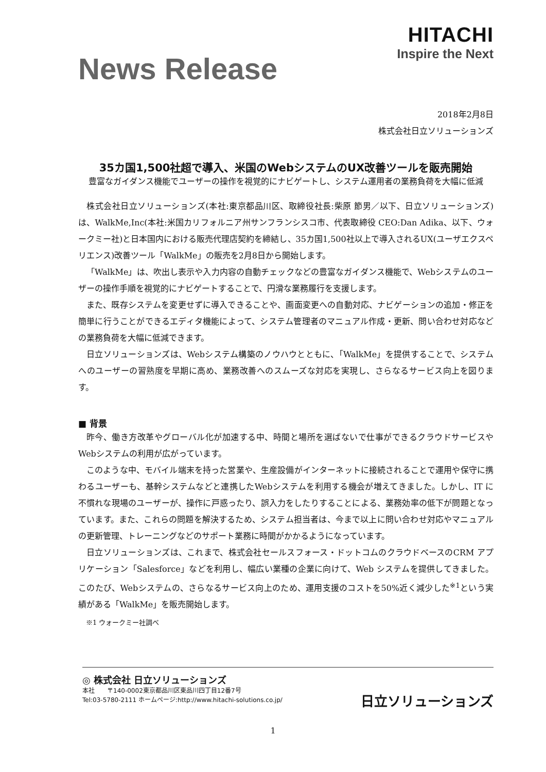News Release
HITACHI
Inspire the Next
2018年2月8日
株式会社日立ソリューションズ
35カ国1,500社超で導入、米国のWebシステムのUX改善ツールを販売開始
豊富なガイダンス機能でユーザーの操作を視覚的にナビゲートし、システム運用者の業務負荷を大幅に低減
株式会社日立ソリューションズ(本社:東京都品川区、取締役社長:柴原 節男／以下、日立ソリューションズ)は、WalkMe,Inc(本社:米国カリフォルニア州サンフランシスコ市、代表取締役 CEO:Dan Adika、以下、ウォークミー社)と日本国内における販売代理店契約を締結し、35カ国1,500社以上で導入されるUX(ユーザエクスペリエンス)改善ツール「WalkMe」の販売を2月8日から開始します。
「WalkMe」は、吹出し表示や入力内容の自動チェックなどの豊富なガイダンス機能で、Webシステムのユーザーの操作手順を視覚的にナビゲートすることで、円滑な業務履行を支援します。
また、既存システムを変更せずに導入できることや、画面変更への自動対応、ナビゲーションの追加・修正を簡単に行うことができるエディタ機能によって、システム管理者のマニュアル作成・更新、問い合わせ対応などの業務負荷を大幅に低減できます。
日立ソリューションズは、Webシステム構築のノウハウとともに、「WalkMe」を提供することで、システムへのユーザーの習熟度を早期に高め、業務改善へのスムーズな対応を実現し、さらなるサービス向上を図ります。
■ 背景
昨今、働き方改革やグローバル化が加速する中、時間と場所を選ばないで仕事ができるクラウドサービスやWebシステムの利用が広がっています。
このような中、モバイル端末を持った営業や、生産設備がインターネットに接続されることで運用や保守に携わるユーザーも、基幹システムなどと連携したWebシステムを利用する機会が増えてきました。しかし、IT に不慣れな現場のユーザーが、操作に戸惑ったり、誤入力をしたりすることによる、業務効率の低下が問題となっています。また、これらの問題を解決するため、システム担当者は、今まで以上に問い合わせ対応やマニュアルの更新管理、トレーニングなどのサポート業務に時間がかかるようになっています。
日立ソリューションズは、これまで、株式会社セールスフォース・ドットコムのクラウドベースのCRM アプリケーション「Salesforce」などを利用し、幅広い業種の企業に向けて、Web システムを提供してきました。このたび、Webシステムの、さらなるサービス向上のため、運用支援のコストを50%近く減少した<sup>※1</sup>という実績がある「WalkMe」を販売開始します。
※1 ウォークミー社調べ
◎ 株式会社 日立ソリューションズ
本社　　〒140-0002東京都品川区東品川四丁目12番7号
Tel:03-5780-2111 ホームページ:http://www.hitachi-solutions.co.jp/
日立ソリューションズ
1